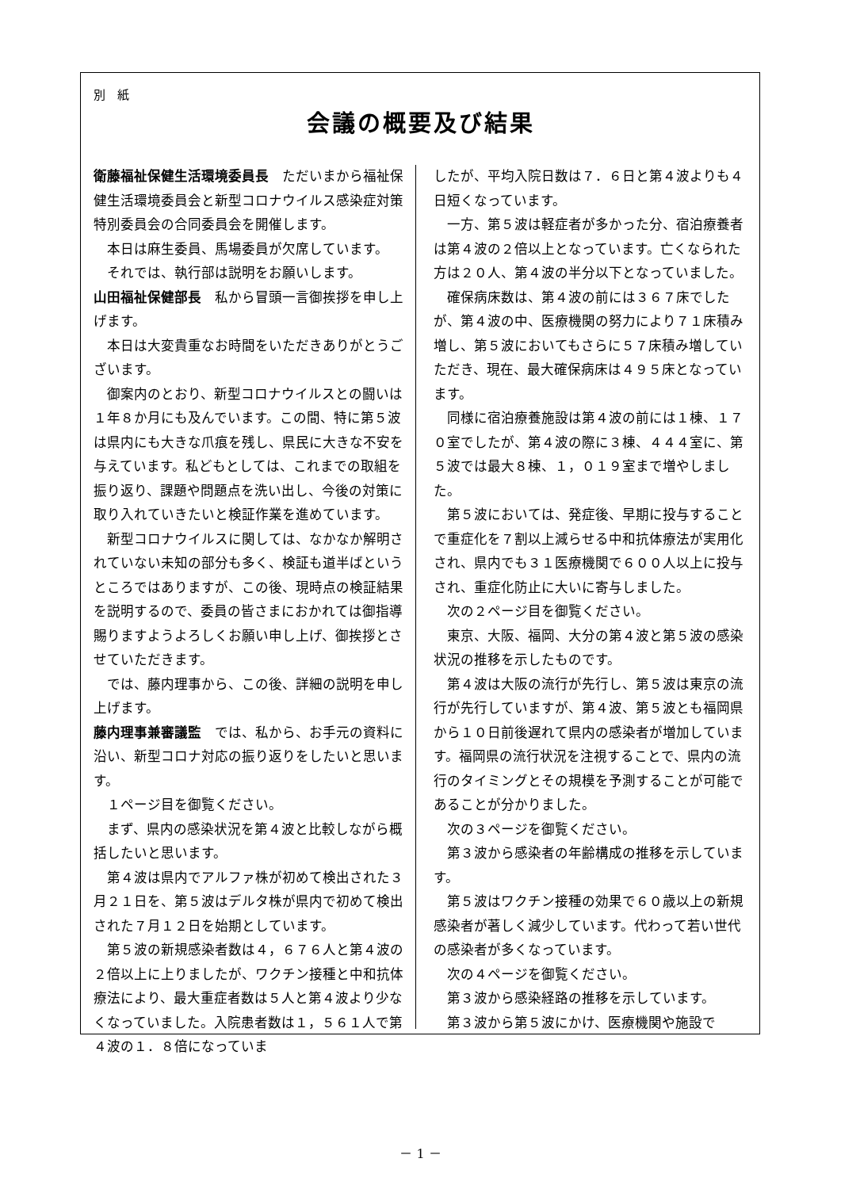別　紙
会議の概要及び結果
衛藤福祉保健生活環境委員長　ただいまから福祉保健生活環境委員会と新型コロナウイルス感染症対策特別委員会の合同委員会を開催します。
　本日は麻生委員、馬場委員が欠席しています。
　それでは、執行部は説明をお願いします。
山田福祉保健部長　私から冒頭一言御挨拶を申し上げます。
　本日は大変貴重なお時間をいただきありがとうございます。
　御案内のとおり、新型コロナウイルスとの闘いは１年８か月にも及んでいます。この間、特に第５波は県内にも大きな爪痕を残し、県民に大きな不安を与えています。私どもとしては、これまでの取組を振り返り、課題や問題点を洗い出し、今後の対策に取り入れていきたいと検証作業を進めています。
　新型コロナウイルスに関しては、なかなか解明されていない未知の部分も多く、検証も道半ばというところではありますが、この後、現時点の検証結果を説明するので、委員の皆さまにおかれては御指導賜りますようよろしくお願い申し上げ、御挨拶とさせていただきます。
　では、藤内理事から、この後、詳細の説明を申し上げます。
藤内理事兼審議監　では、私から、お手元の資料に沿い、新型コロナ対応の振り返りをしたいと思います。
　１ページ目を御覧ください。
　まず、県内の感染状況を第４波と比較しながら概括したいと思います。
　第４波は県内でアルファ株が初めて検出された３月２１日を、第５波はデルタ株が県内で初めて検出された７月１２日を始期としています。
　第５波の新規感染者数は４，６７６人と第４波の２倍以上に上りましたが、ワクチン接種と中和抗体療法により、最大重症者数は５人と第４波より少なくなっていました。入院患者数は１，５６１人で第４波の１．８倍になっていま
したが、平均入院日数は７．６日と第４波よりも４日短くなっています。
　一方、第５波は軽症者が多かった分、宿泊療養者は第４波の２倍以上となっています。亡くなられた方は２０人、第４波の半分以下となっていました。
　確保病床数は、第４波の前には３６７床でしたが、第４波の中、医療機関の努力により７１床積み増し、第５波においてもさらに５７床積み増していただき、現在、最大確保病床は４９５床となっています。
　同様に宿泊療養施設は第４波の前には１棟、１７０室でしたが、第４波の際に３棟、４４４室に、第５波では最大８棟、１，０１９室まで増やしました。
　第５波においては、発症後、早期に投与することで重症化を７割以上減らせる中和抗体療法が実用化され、県内でも３１医療機関で６００人以上に投与され、重症化防止に大いに寄与しました。
　次の２ページ目を御覧ください。
　東京、大阪、福岡、大分の第４波と第５波の感染状況の推移を示したものです。
　第４波は大阪の流行が先行し、第５波は東京の流行が先行していますが、第４波、第５波とも福岡県から１０日前後遅れて県内の感染者が増加しています。福岡県の流行状況を注視することで、県内の流行のタイミングとその規模を予測することが可能であることが分かりました。
　次の３ページを御覧ください。
　第３波から感染者の年齢構成の推移を示しています。
　第５波はワクチン接種の効果で６０歳以上の新規感染者が著しく減少しています。代わって若い世代の感染者が多くなっています。
　次の４ページを御覧ください。
　第３波から感染経路の推移を示しています。
　第３波から第５波にかけ、医療機関や施設で
－ 1 －